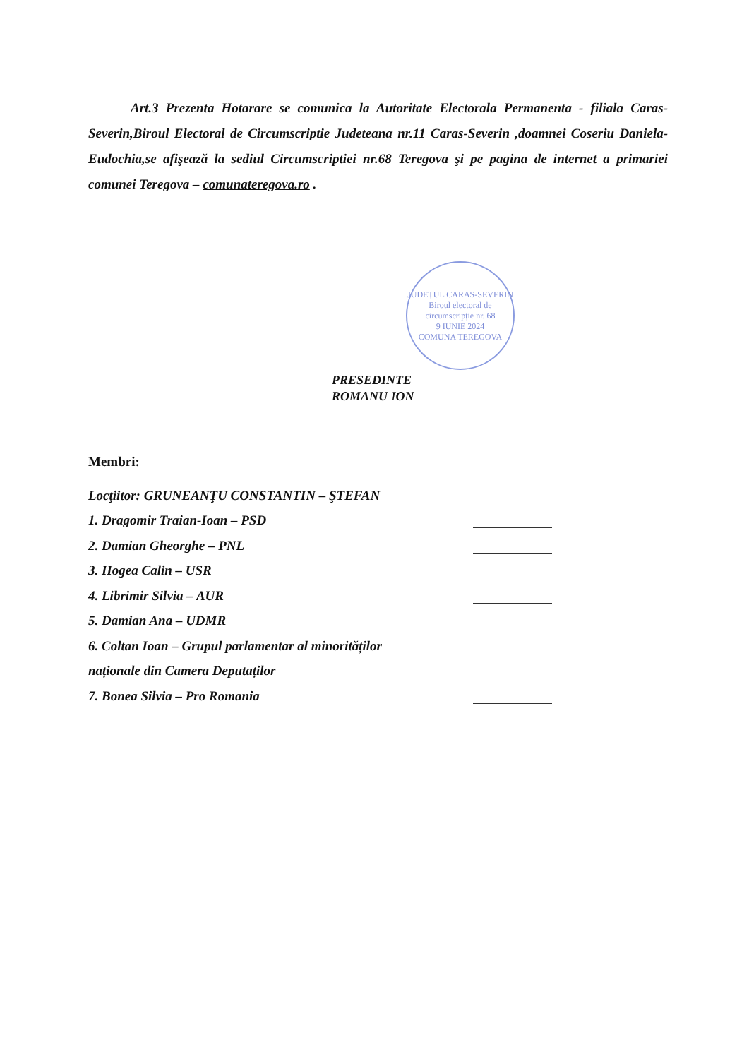Art.3 Prezenta Hotarare se comunica la Autoritate Electorala Permanenta - filiala Caras-Severin,Biroul Electoral de Circumscriptie Judeteana nr.11 Caras-Severin ,doamnei Coseriu Daniela- Eudochia,se afişează la sediul Circumscriptiei nr.68 Teregova şi pe pagina de internet a primariei comunei Teregova – comunateregova.ro .
PRESEDINTE
ROMANU ION
JUDEȚUL CARAS-SEVERIN
Biroul electoral de circumscripție nr. 68
9 IUNIE 2024
COMUNA TEREGOVA
Membri:
Locţiitor: GRUNEANŢU CONSTANTIN – ŞTEFAN
1. Dragomir Traian-Ioan – PSD
2. Damian Gheorghe – PNL
3. Hogea Calin – USR
4. Librimir Silvia – AUR
5. Damian Ana – UDMR
6. Coltan Ioan – Grupul parlamentar al minorităților
naționale din Camera Deputaților
7. Bonea Silvia – Pro Romania